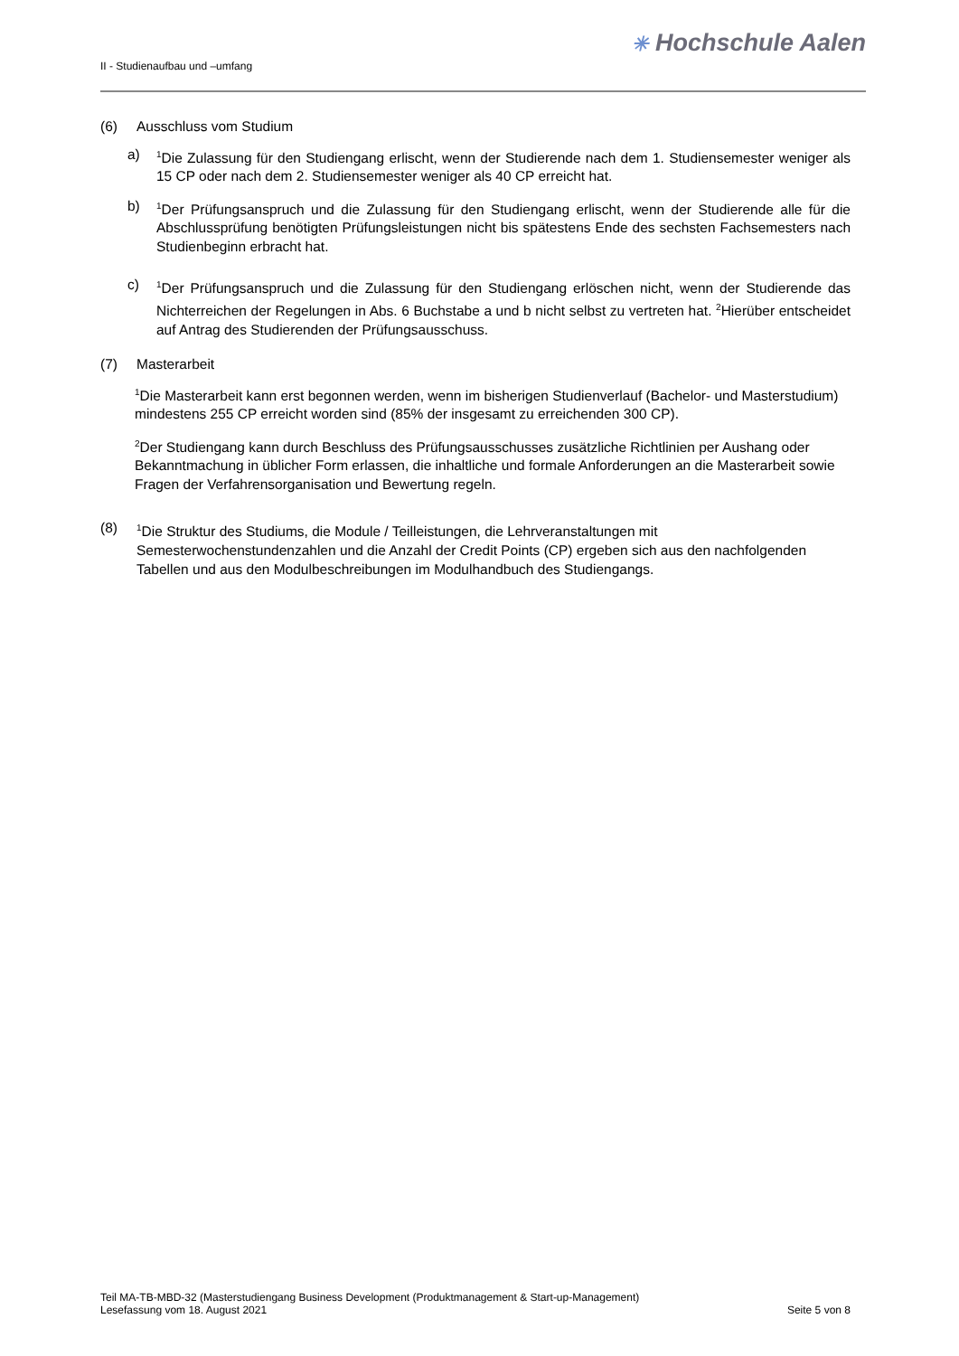II - Studienaufbau und –umfang
✳ Hochschule Aalen
(6) Ausschluss vom Studium
a)
<sup>1</sup> Die Zulassung für den Studiengang erlischt, wenn der Studierende nach dem 1. Studiensemester weniger als 15 CP oder nach dem 2. Studiensemester weniger als 40 CP erreicht hat.
b)
<sup>1</sup> Der Prüfungsanspruch und die Zulassung für den Studiengang erlischt, wenn der Studierende alle für die Abschlussprüfung benötigten Prüfungsleistungen nicht bis spätestens Ende des sechsten Fachsemesters nach Studienbeginn erbracht hat.
c)
<sup>1</sup> Der Prüfungsanspruch und die Zulassung für den Studiengang erlöschen nicht, wenn der Studierende das Nichterreichen der Regelungen in Abs. 6 Buchstabe a und b nicht selbst zu vertreten hat. <sup>2</sup>Hierüber entscheidet auf Antrag des Studierenden der Prüfungsausschuss.
(7) Masterarbeit
<sup>1</sup> Die Masterarbeit kann erst begonnen werden, wenn im bisherigen Studienverlauf (Bachelor- und Masterstudium) mindestens 255 CP erreicht worden sind (85% der insgesamt zu erreichenden 300 CP).
<sup>2</sup> Der Studiengang kann durch Beschluss des Prüfungsausschusses zusätzliche Richtlinien per Aushang oder Bekanntmachung in üblicher Form erlassen, die inhaltliche und formale Anforderungen an die Masterarbeit sowie Fragen der Verfahrensorganisation und Bewertung regeln.
(8)
<sup>1</sup> Die Struktur des Studiums, die Module / Teilleistungen, die Lehrveranstaltungen mit Semesterwochenstundenzahlen und die Anzahl der Credit Points (CP) ergeben sich aus den nachfolgenden Tabellen und aus den Modulbeschreibungen im Modulhandbuch des Studiengangs.
Teil MA-TB-MBD-32 (Masterstudiengang Business Development (Produktmanagement & Start-up-Management)
Lesefassung vom 18. August 2021 Seite 5 von 8